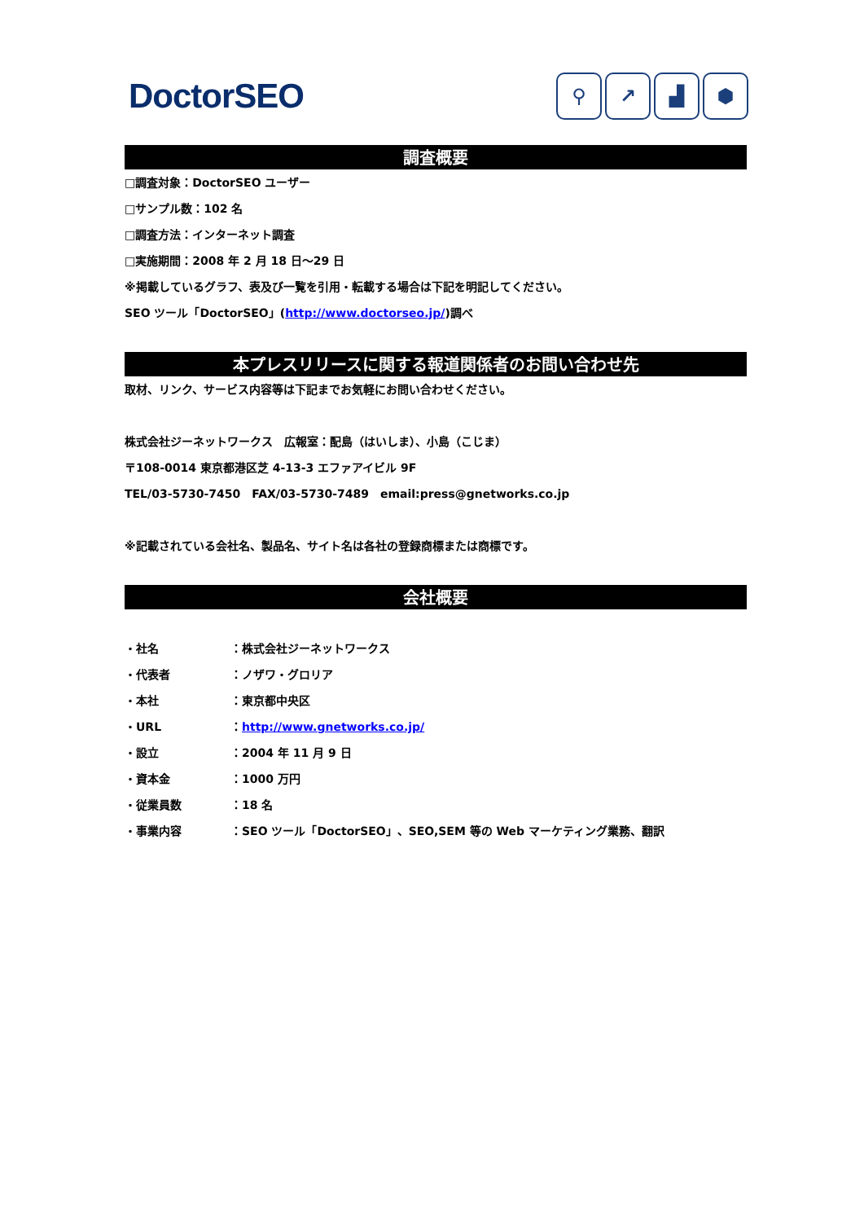DoctorSEO
⚲ ↗ ▟ ⬢
調査概要
□調査対象：DoctorSEO ユーザー
□サンプル数：102 名
□調査方法：インターネット調査
□実施期間：2008 年 2 月 18 日～29 日
※掲載しているグラフ、表及び一覧を引用・転載する場合は下記を明記してください。
SEO ツール「DoctorSEO」(http://www.doctorseo.jp/)調べ
本プレスリリースに関する報道関係者のお問い合わせ先
取材、リンク、サービス内容等は下記までお気軽にお問い合わせください。
株式会社ジーネットワークス　広報室：配島（はいしま）、小島（こじま）
〒108-0014 東京都港区芝 4-13-3 エファアイビル 9F
TEL/03-5730-7450　FAX/03-5730-7489　email:press@gnetworks.co.jp
※記載されている会社名、製品名、サイト名は各社の登録商標または商標です。
会社概要
・社名 ：株式会社ジーネットワークス
・代表者 ：ノザワ・グロリア
・本社 ：東京都中央区
・URL ：http://www.gnetworks.co.jp/
・設立 ：2004 年 11 月 9 日
・資本金 ：1000 万円
・従業員数 ：18 名
・事業内容 ：SEO ツール「DoctorSEO」、SEO,SEM 等の Web マーケティング業務、翻訳